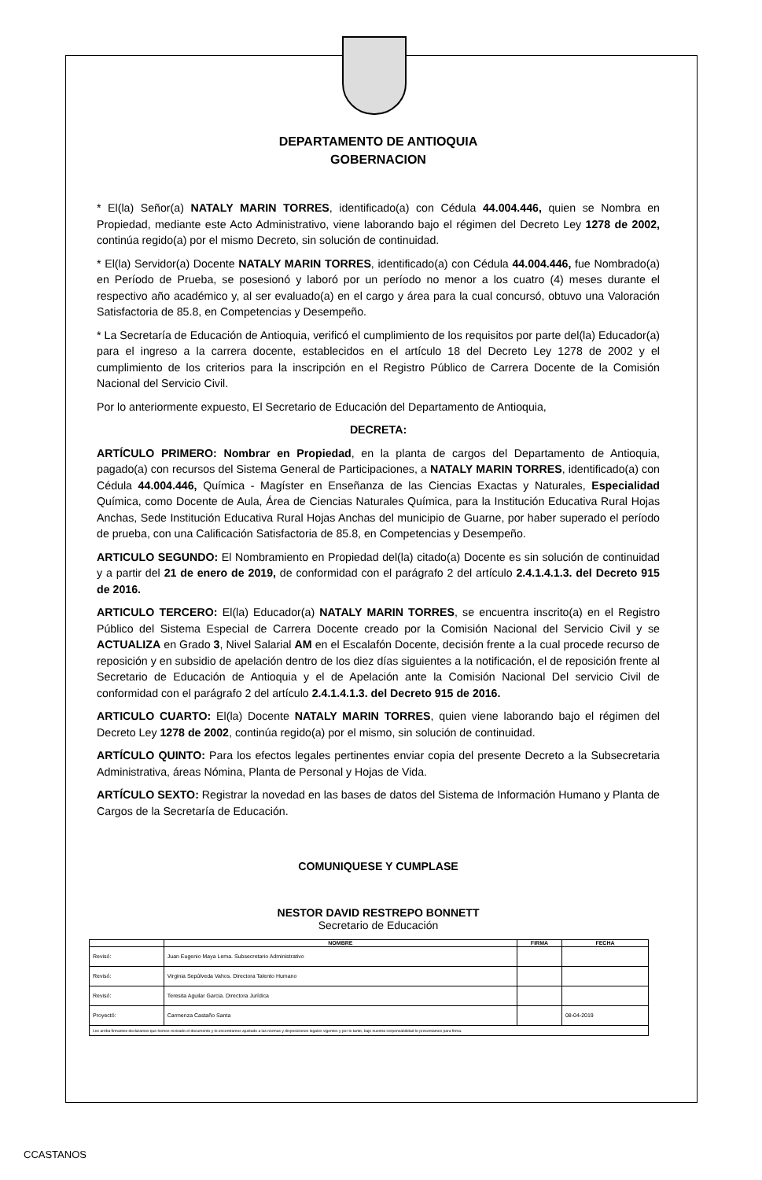DEPARTAMENTO DE ANTIOQUIA
GOBERNACION
* El(la) Señor(a) NATALY MARIN TORRES, identificado(a) con Cédula 44.004.446, quien se Nombra en Propiedad, mediante este Acto Administrativo, viene laborando bajo el régimen del Decreto Ley 1278 de 2002, continúa regido(a) por el mismo Decreto, sin solución de continuidad.
* El(la) Servidor(a) Docente NATALY MARIN TORRES, identificado(a) con Cédula 44.004.446, fue Nombrado(a) en Período de Prueba, se posesionó y laboró por un período no menor a los cuatro (4) meses durante el respectivo año académico y, al ser evaluado(a) en el cargo y área para la cual concursó, obtuvo una Valoración Satisfactoria de 85.8, en Competencias y Desempeño.
* La Secretaría de Educación de Antioquia, verificó el cumplimiento de los requisitos por parte del(la) Educador(a) para el ingreso a la carrera docente, establecidos en el artículo 18 del Decreto Ley 1278 de 2002 y el cumplimiento de los criterios para la inscripción en el Registro Público de Carrera Docente de la Comisión Nacional del Servicio Civil.
Por lo anteriormente expuesto, El Secretario de Educación del Departamento de Antioquia,
DECRETA:
ARTÍCULO PRIMERO: Nombrar en Propiedad, en la planta de cargos del Departamento de Antioquia, pagado(a) con recursos del Sistema General de Participaciones, a NATALY MARIN TORRES, identificado(a) con Cédula 44.004.446, Química - Magíster en Enseñanza de las Ciencias Exactas y Naturales, Especialidad Química, como Docente de Aula, Área de Ciencias Naturales Química, para la Institución Educativa Rural Hojas Anchas, Sede Institución Educativa Rural Hojas Anchas del municipio de Guarne, por haber superado el período de prueba, con una Calificación Satisfactoria de 85.8, en Competencias y Desempeño.
ARTICULO SEGUNDO: El Nombramiento en Propiedad del(la) citado(a) Docente es sin solución de continuidad y a partir del 21 de enero de 2019, de conformidad con el parágrafo 2 del artículo 2.4.1.4.1.3. del Decreto 915 de 2016.
ARTICULO TERCERO: El(la) Educador(a) NATALY MARIN TORRES, se encuentra inscrito(a) en el Registro Público del Sistema Especial de Carrera Docente creado por la Comisión Nacional del Servicio Civil y se ACTUALIZA en Grado 3, Nivel Salarial AM en el Escalafón Docente, decisión frente a la cual procede recurso de reposición y en subsidio de apelación dentro de los diez días siguientes a la notificación, el de reposición frente al Secretario de Educación de Antioquia y el de Apelación ante la Comisión Nacional Del servicio Civil de conformidad con el parágrafo 2 del artículo 2.4.1.4.1.3. del Decreto 915 de 2016.
ARTICULO CUARTO: El(la) Docente NATALY MARIN TORRES, quien viene laborando bajo el régimen del Decreto Ley 1278 de 2002, continúa regido(a) por el mismo, sin solución de continuidad.
ARTÍCULO QUINTO: Para los efectos legales pertinentes enviar copia del presente Decreto a la Subsecretaria Administrativa, áreas Nómina, Planta de Personal y Hojas de Vida.
ARTÍCULO SEXTO: Registrar la novedad en las bases de datos del Sistema de Información Humano y Planta de Cargos de la Secretaría de Educación.
COMUNIQUESE Y CUMPLASE
NESTOR DAVID RESTREPO BONNETT
Secretario de Educación
| | NOMBRE | FIRMA | FECHA |
| --- | --- | --- | --- |
| Revisó: | Juan Eugenio Maya Lema. Subsecretario Administrativo | | |
| Revisó: | Virginia Sepúlveda Vahos. Directora Talento Humano | | |
| Revisó: | Teresita Aguilar Garcia. Directora Jurídica | | |
| Proyectó: | Carmenza Castaño Santa | | 08-04-2019 |
| Los arriba firmantes declaramos que hemos revisado el documento y lo encontramos ajustado a las normas y disposiciones legales vigentes y por lo tanto, bajo nuestra responsabilidad lo presentamos para firma. | | | |
CCASTANOS